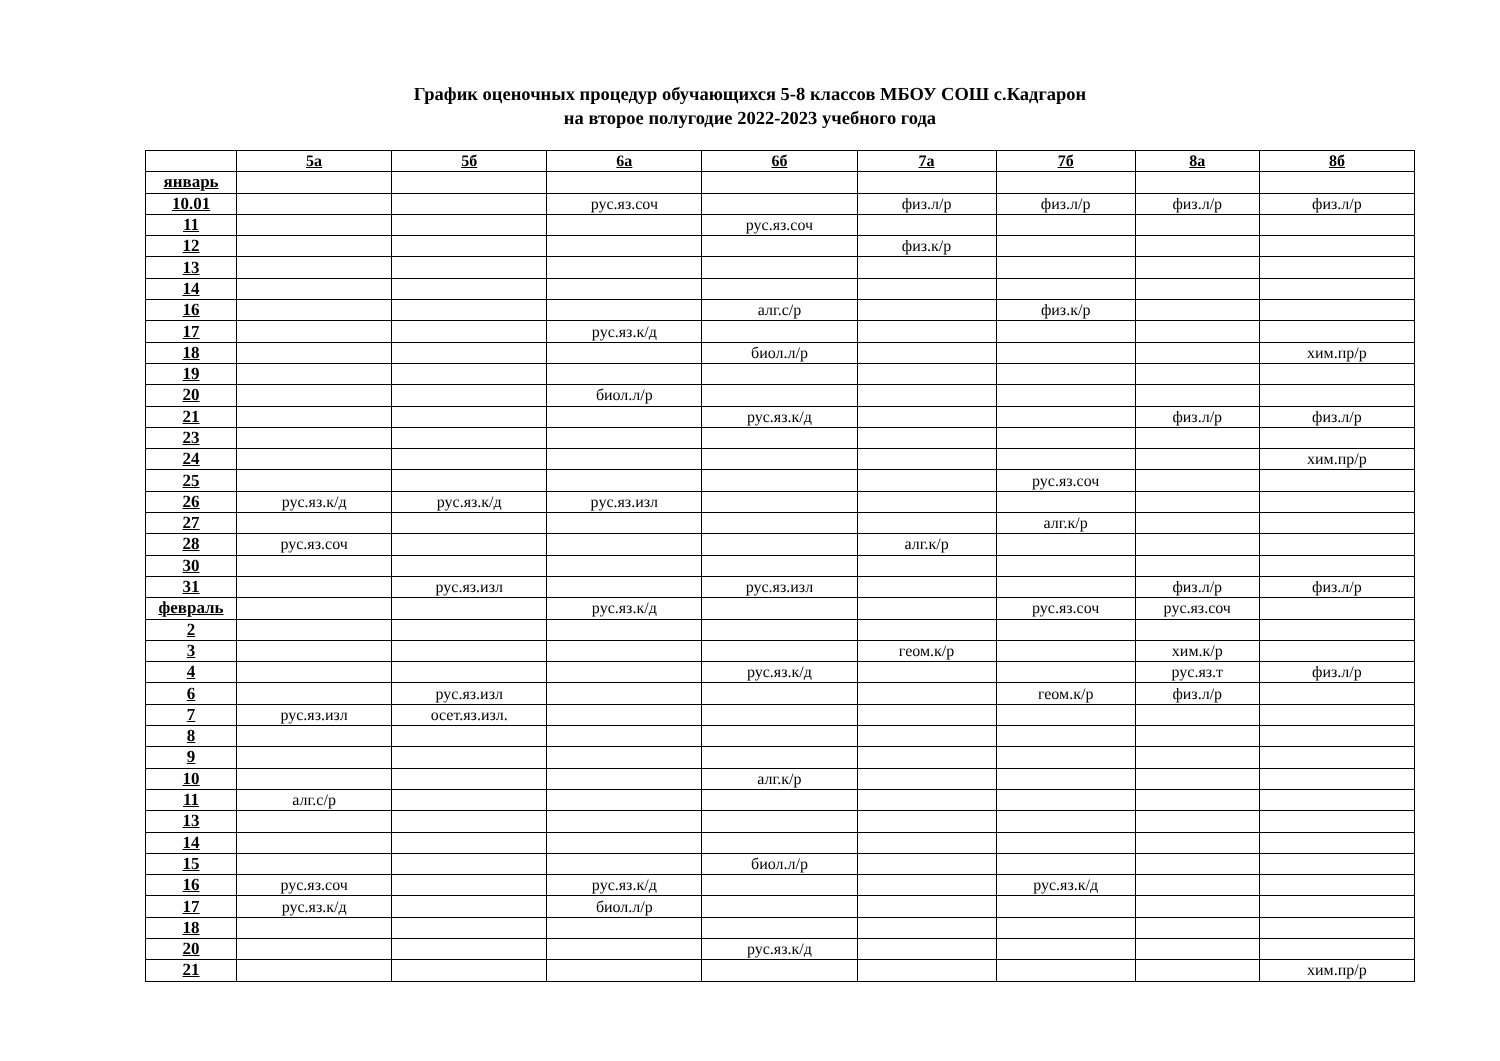График оценочных процедур обучающихся 5-8 классов МБОУ СОШ с.Кадгарон
на второе полугодие 2022-2023 учебного года
| | 5а | 5б | 6а | 6б | 7а | 7б | 8а | 8б |
| --- | --- | --- | --- | --- | --- | --- | --- | --- |
| январь | | | | | | | | |
| 10.01 | | | рус.яз.соч | | физ.л/р | физ.л/р | физ.л/р | физ.л/р |
| 11 | | | | рус.яз.соч | | | | |
| 12 | | | | | физ.к/р | | | |
| 13 | | | | | | | | |
| 14 | | | | | | | | |
| 16 | | | | алг.с/р | | физ.к/р | | |
| 17 | | | рус.яз.к/д | | | | | |
| 18 | | | | биол.л/р | | | | хим.пр/р |
| 19 | | | | | | | | |
| 20 | | | биол.л/р | | | | | |
| 21 | | | | рус.яз.к/д | | | физ.л/р | физ.л/р |
| 23 | | | | | | | | |
| 24 | | | | | | | | хим.пр/р |
| 25 | | | | | | рус.яз.соч | | |
| 26 | рус.яз.к/д | рус.яз.к/д | рус.яз.изл | | | | | |
| 27 | | | | | | алг.к/р | | |
| 28 | рус.яз.соч | | | | алг.к/р | | | |
| 30 | | | | | | | | |
| 31 | | рус.яз.изл | | рус.яз.изл | | | физ.л/р | физ.л/р |
| февраль | | | рус.яз.к/д | | | рус.яз.соч | рус.яз.соч | |
| 2 | | | | | | | | |
| 3 | | | | | геом.к/р | | хим.к/р | |
| 4 | | | | рус.яз.к/д | | | рус.яз.т | физ.л/р |
| 6 | | рус.яз.изл | | | | геом.к/р | физ.л/р | |
| 7 | рус.яз.изл | осет.яз.изл. | | | | | | |
| 8 | | | | | | | | |
| 9 | | | | | | | | |
| 10 | | | | алг.к/р | | | | |
| 11 | алг.с/р | | | | | | | |
| 13 | | | | | | | | |
| 14 | | | | | | | | |
| 15 | | | | биол.л/р | | | | |
| 16 | рус.яз.соч | | рус.яз.к/д | | | рус.яз.к/д | | |
| 17 | рус.яз.к/д | | биол.л/р | | | | | |
| 18 | | | | | | | | |
| 20 | | | | рус.яз.к/д | | | | |
| 21 | | | | | | | | хим.пр/р |